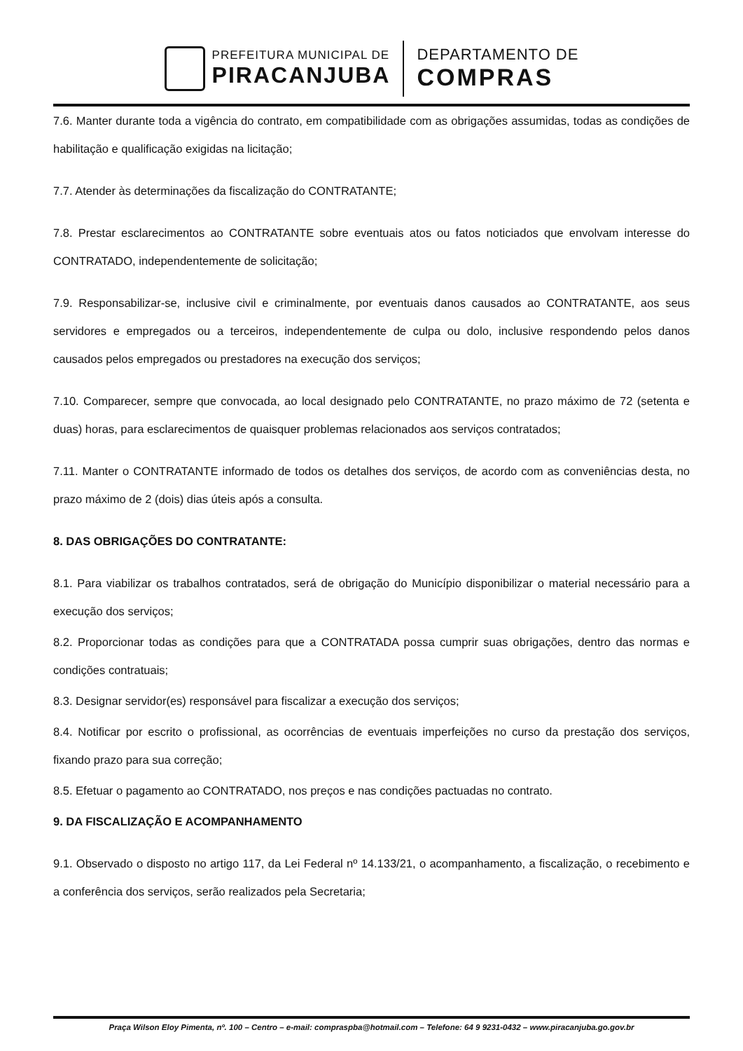PREFEITURA MUNICIPAL DE
PIRACANJUBA
DEPARTAMENTO DE
COMPRAS
7.6. Manter durante toda a vigência do contrato, em compatibilidade com as obrigações assumidas, todas as condições de habilitação e qualificação exigidas na licitação;
7.7. Atender às determinações da fiscalização do CONTRATANTE;
7.8. Prestar esclarecimentos ao CONTRATANTE sobre eventuais atos ou fatos noticiados que envolvam interesse do CONTRATADO, independentemente de solicitação;
7.9. Responsabilizar-se, inclusive civil e criminalmente, por eventuais danos causados ao CONTRATANTE, aos seus servidores e empregados ou a terceiros, independentemente de culpa ou dolo, inclusive respondendo pelos danos causados pelos empregados ou prestadores na execução dos serviços;
7.10. Comparecer, sempre que convocada, ao local designado pelo CONTRATANTE, no prazo máximo de 72 (setenta e duas) horas, para esclarecimentos de quaisquer problemas relacionados aos serviços contratados;
7.11. Manter o CONTRATANTE informado de todos os detalhes dos serviços, de acordo com as conveniências desta, no prazo máximo de 2 (dois) dias úteis após a consulta.
8. DAS OBRIGAÇÕES DO CONTRATANTE:
8.1. Para viabilizar os trabalhos contratados, será de obrigação do Município disponibilizar o material necessário para a execução dos serviços;
8.2. Proporcionar todas as condições para que a CONTRATADA possa cumprir suas obrigações, dentro das normas e condições contratuais;
8.3. Designar servidor(es) responsável para fiscalizar a execução dos serviços;
8.4. Notificar por escrito o profissional, as ocorrências de eventuais imperfeições no curso da prestação dos serviços, fixando prazo para sua correção;
8.5. Efetuar o pagamento ao CONTRATADO, nos preços e nas condições pactuadas no contrato.
9. DA FISCALIZAÇÃO E ACOMPANHAMENTO
9.1. Observado o disposto no artigo 117, da Lei Federal nº 14.133/21, o acompanhamento, a fiscalização, o recebimento e a conferência dos serviços, serão realizados pela Secretaria;
Praça Wilson Eloy Pimenta, nº. 100 – Centro – e-mail: compraspba@hotmail.com – Telefone: 64 9 9231-0432 – www.piracanjuba.go.gov.br